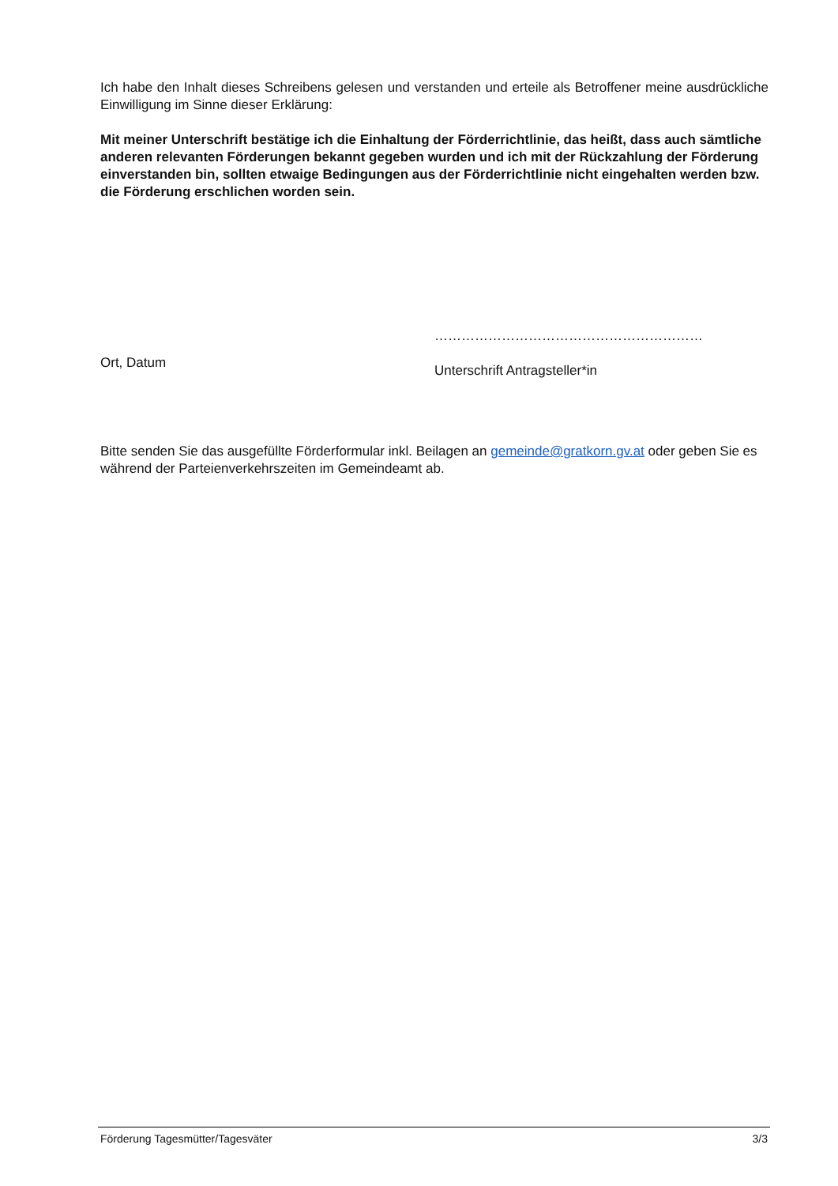Ich habe den Inhalt dieses Schreibens gelesen und verstanden und erteile als Betroffener meine ausdrückliche Einwilligung im Sinne dieser Erklärung:
Mit meiner Unterschrift bestätige ich die Einhaltung der Förderrichtlinie, das heißt, dass auch sämtliche anderen relevanten Förderungen bekannt gegeben wurden und ich mit der Rückzahlung der Förderung einverstanden bin, sollten etwaige Bedingungen aus der Förderrichtlinie nicht eingehalten werden bzw. die Förderung erschlichen worden sein.
Ort, Datum
……………………………………………………
Unterschrift Antragsteller*in
Bitte senden Sie das ausgefüllte Förderformular inkl. Beilagen an gemeinde@gratkorn.gv.at oder geben Sie es während der Parteienverkehrszeiten im Gemeindeamt ab.
Förderung Tagesmütter/Tagesväter 3/3